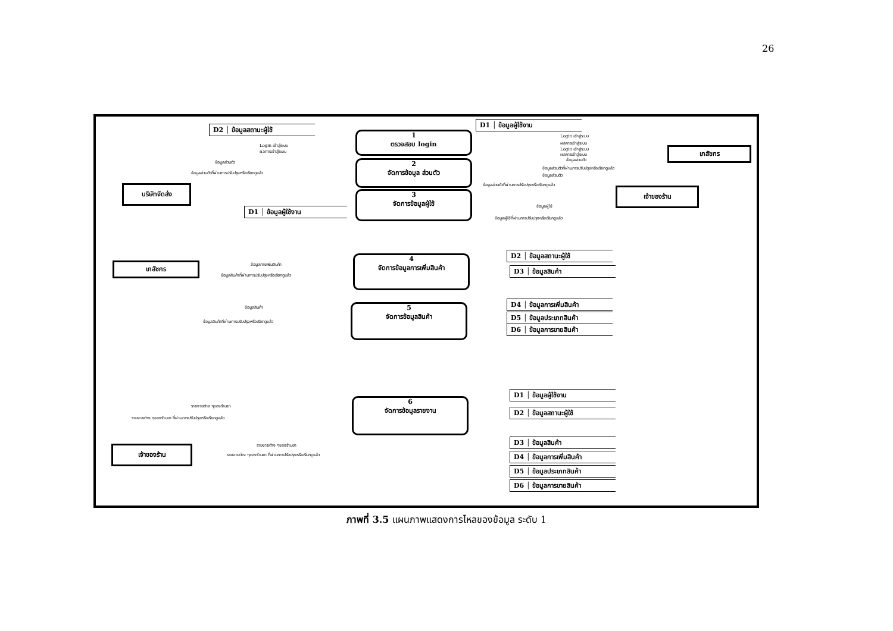26
D2 │ ข้อมูลสถานะผู้ใช้
D1 │ ข้อมูลผู้ใช้งาน
1
ตรวจสอบ login
2
จัดการข้อมูล ส่วนตัว
3
จัดการข้อมูลผู้ใช้
บริษัทจัดส่ง
เภสัชกร
เจ้าของร้าน
D1 │ ข้อมูลผู้ใช้งาน
Login เข้าสู่ระบบ
ผลการเข้าสู่ระบบ
ข้อมูลส่วนตัว
ข้อมูลส่วนตัวที่ผ่านการปรับปรุงหรือเรียกดูแล้ว
Login เข้าสู่ระบบ
ผลการเข้าสู่ระบบ
Login เข้าสู่ระบบ
ผลการเข้าสู่ระบบ
ข้อมูลส่วนตัว
ข้อมูลส่วนตัวที่ผ่านการปรับปรุงหรือเรียกดูแล้ว
ข้อมูลส่วนตัว
ข้อมูลส่วนตัวที่ผ่านการปรับปรุงหรือเรียกดูแล้ว
ข้อมูลผู้ใช้
ข้อมูลผู้ใช้ที่ผ่านการปรับปรุงหรือเรียกดูแล้ว
เภสัชกร
4
จัดการข้อมูลการเพิ่มสินค้า
5
จัดการข้อมูลสินค้า
ข้อมูลการเพิ่มสินค้า
ข้อมูลสินค้าที่ผ่านการปรับปรุงหรือเรียกดูแล้ว
ข้อมูลสินค้า
ข้อมูลสินค้าที่ผ่านการปรับปรุงหรือเรียกดูแล้ว
D2 │ ข้อมูลสถานะผู้ใช้
D3 │ ข้อมูลสินค้า
D4 │ ข้อมูลการเพิ่มสินค้า
D5 │ ข้อมูลประเภทสินค้า
D6 │ ข้อมูลการขายสินค้า
6
จัดการข้อมูลรายงาน
รายงายต่าง ๆของร้านยา
รายงายต่าง ๆของร้านยา ที่ผ่านการปรับปรุงหรือเรียกดูแล้ว
รายงายต่าง ๆของร้านยา
รายงายต่าง ๆของร้านยา ที่ผ่านการปรับปรุงหรือเรียกดูแล้ว
เจ้าของร้าน
D1 │ ข้อมูลผู้ใช้งาน
D2 │ ข้อมูลสถานะผู้ใช้
D3 │ ข้อมูลสินค้า
D4 │ ข้อมูลการเพิ่มสินค้า
D5 │ ข้อมูลประเภทสินค้า
D6 │ ข้อมูลการขายสินค้า
ภาพที่ 3.5 แผนภาพแสดงการไหลของข้อมูล ระดับ 1